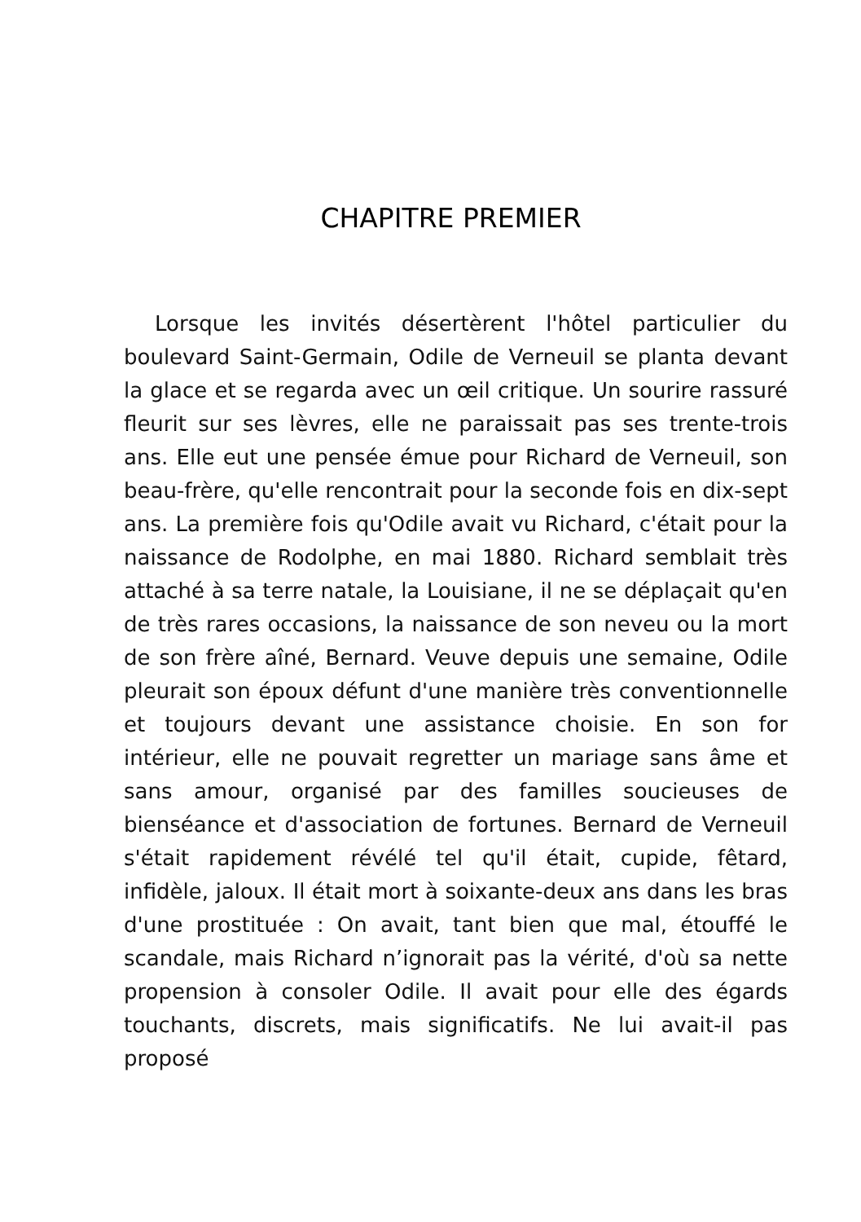CHAPITRE PREMIER
Lorsque les invités désertèrent l'hôtel particulier du boulevard Saint-Germain, Odile de Verneuil se planta devant la glace et se regarda avec un œil critique. Un sourire rassuré fleurit sur ses lèvres, elle ne paraissait pas ses trente-trois ans. Elle eut une pensée émue pour Richard de Verneuil, son beau-frère, qu'elle rencontrait pour la seconde fois en dix-sept ans. La première fois qu'Odile avait vu Richard, c'était pour la naissance de Rodolphe, en mai 1880. Richard semblait très attaché à sa terre natale, la Louisiane, il ne se déplaçait qu'en de très rares occasions, la naissance de son neveu ou la mort de son frère aîné, Bernard. Veuve depuis une semaine, Odile pleurait son époux défunt d'une manière très conventionnelle et toujours devant une assistance choisie. En son for intérieur, elle ne pouvait regretter un mariage sans âme et sans amour, organisé par des familles soucieuses de bienséance et d'association de fortunes. Bernard de Verneuil s'était rapidement révélé tel qu'il était, cupide, fêtard, infidèle, jaloux. Il était mort à soixante-deux ans dans les bras d'une prostituée : On avait, tant bien que mal, étouffé le scandale, mais Richard n’ignorait pas la vérité, d'où sa nette propension à consoler Odile. Il avait pour elle des égards touchants, discrets, mais significatifs. Ne lui avait-il pas proposé